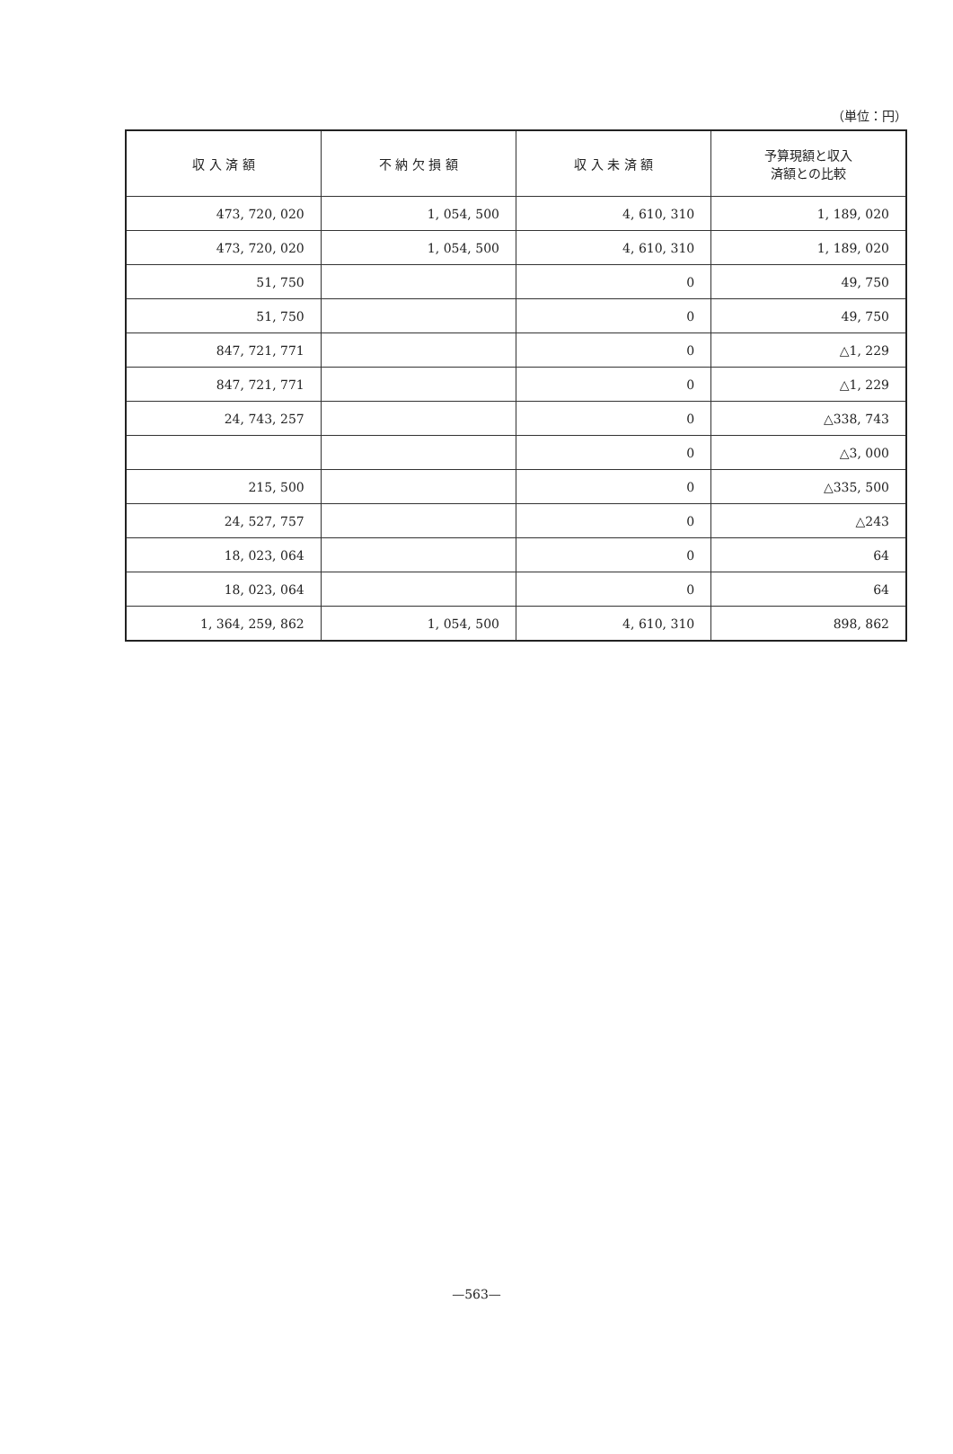（単位：円）
| 収 入 済 額 | 不 納 欠 損 額 | 収 入 未 済 額 | 予算現額と収入 済額との比較 |
| --- | --- | --- | --- |
| 473, 720, 020 | 1, 054, 500 | 4, 610, 310 | 1, 189, 020 |
| 473, 720, 020 | 1, 054, 500 | 4, 610, 310 | 1, 189, 020 |
| 51, 750 | | 0 | 49, 750 |
| 51, 750 | | 0 | 49, 750 |
| 847, 721, 771 | | 0 | △1, 229 |
| 847, 721, 771 | | 0 | △1, 229 |
| 24, 743, 257 | | 0 | △338, 743 |
| | | 0 | △3, 000 |
| 215, 500 | | 0 | △335, 500 |
| 24, 527, 757 | | 0 | △243 |
| 18, 023, 064 | | 0 | 64 |
| 18, 023, 064 | | 0 | 64 |
| 1, 364, 259, 862 | 1, 054, 500 | 4, 610, 310 | 898, 862 |
—563—